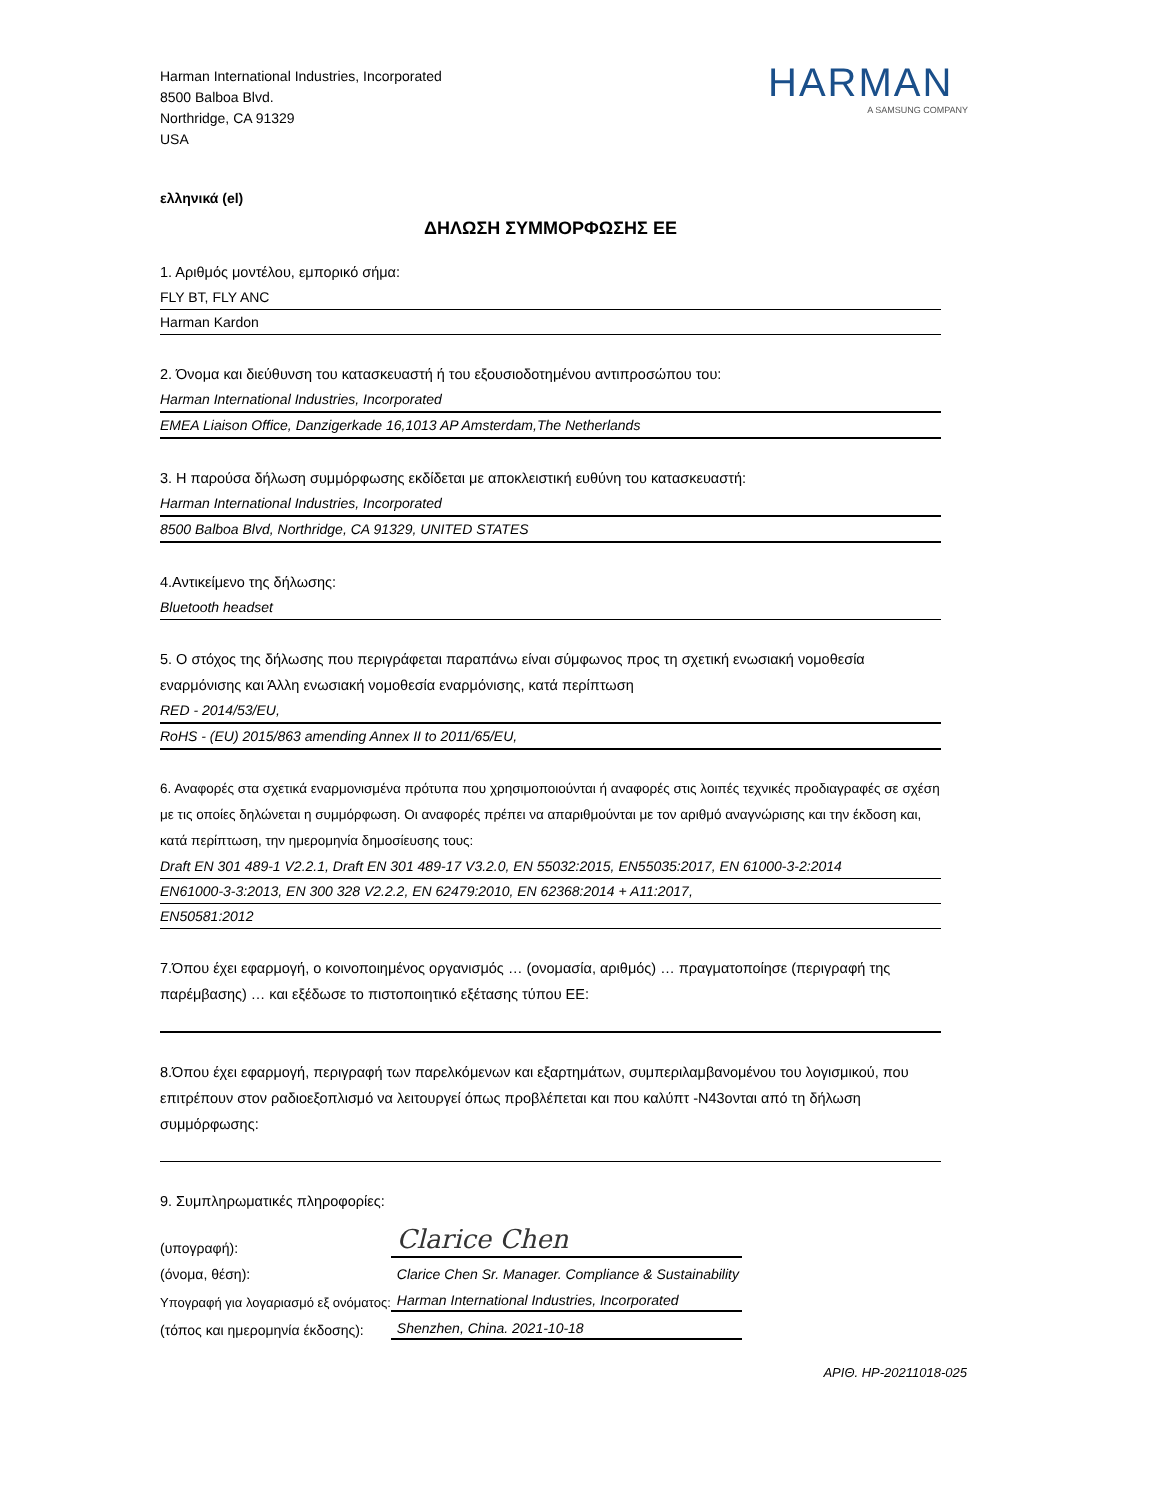Harman International Industries, Incorporated
8500 Balboa Blvd.
Northridge, CA 91329
USA
HARMAN
A SAMSUNG COMPANY
ελληνικά (el)
ΔΗΛΩΣΗ ΣΥΜΜΟΡΦΩΣΗΣ ΕΕ
1. Αριθμός μοντέλου, εμπορικό σήμα:
FLY BT, FLY ANC
Harman Kardon
2. Όνομα και διεύθυνση του κατασκευαστή ή του εξουσιοδοτημένου αντιπροσώπου του:
Harman International Industries, Incorporated
EMEA Liaison Office, Danzigerkade 16,1013 AP Amsterdam,The Netherlands
3. Η παρούσα δήλωση συμμόρφωσης εκδίδεται με αποκλειστική ευθύνη του κατασκευαστή:
Harman International Industries, Incorporated
8500 Balboa Blvd, Northridge, CA 91329, UNITED STATES
4.Αντικείμενο της δήλωσης:
Bluetooth headset
5. Ο στόχος της δήλωσης που περιγράφεται παραπάνω είναι σύμφωνος προς τη σχετική ενωσιακή νομοθεσία εναρμόνισης και Άλλη ενωσιακή νομοθεσία εναρμόνισης, κατά περίπτωση
RED - 2014/53/EU,
RoHS - (EU) 2015/863 amending Annex II to 2011/65/EU,
6. Αναφορές στα σχετικά εναρμονισμένα πρότυπα που χρησιμοποιούνται ή αναφορές στις λοιπές τεχνικές προδιαγραφές σε σχέση με τις οποίες δηλώνεται η συμμόρφωση. Οι αναφορές πρέπει να απαριθμούνται με τον αριθμό αναγνώρισης και την έκδοση και, κατά περίπτωση, την ημερομηνία δημοσίευσης τους:
Draft EN 301 489-1 V2.2.1, Draft EN 301 489-17 V3.2.0, EN 55032:2015, EN55035:2017, EN 61000-3-2:2014
EN61000-3-3:2013, EN 300 328 V2.2.2, EN 62479:2010, EN 62368:2014 + A11:2017,
EN50581:2012
7.Όπου έχει εφαρμογή, ο κοινοποιημένος οργανισμός … (ονομασία, αριθμός) … πραγματοποίησε (περιγραφή της παρέμβασης) … και εξέδωσε το πιστοποιητικό εξέτασης τύπου ΕΕ:
8.Όπου έχει εφαρμογή, περιγραφή των παρελκόμενων και εξαρτημάτων, συμπεριλαμβανομένου του λογισμικού, που επιτρέπουν στον ραδιοεξοπλισμό να λειτουργεί όπως προβλέπεται και που καλύπτ -N43ονται από τη δήλωση συμμόρφωσης:
9. Συμπληρωματικές πληροφορίες:
| (υπογραφή): | Clarice Chen |
| (όνομα, θέση): | Clarice Chen Sr. Manager. Compliance & Sustainability |
| Υπογραφή για λογαριασμό εξ ονόματος: | Harman International Industries, Incorporated |
| (τόπος και ημερομηνία έκδοσης): | Shenzhen, China. 2021-10-18 |
ΑΡΙΘ. HP-20211018-025